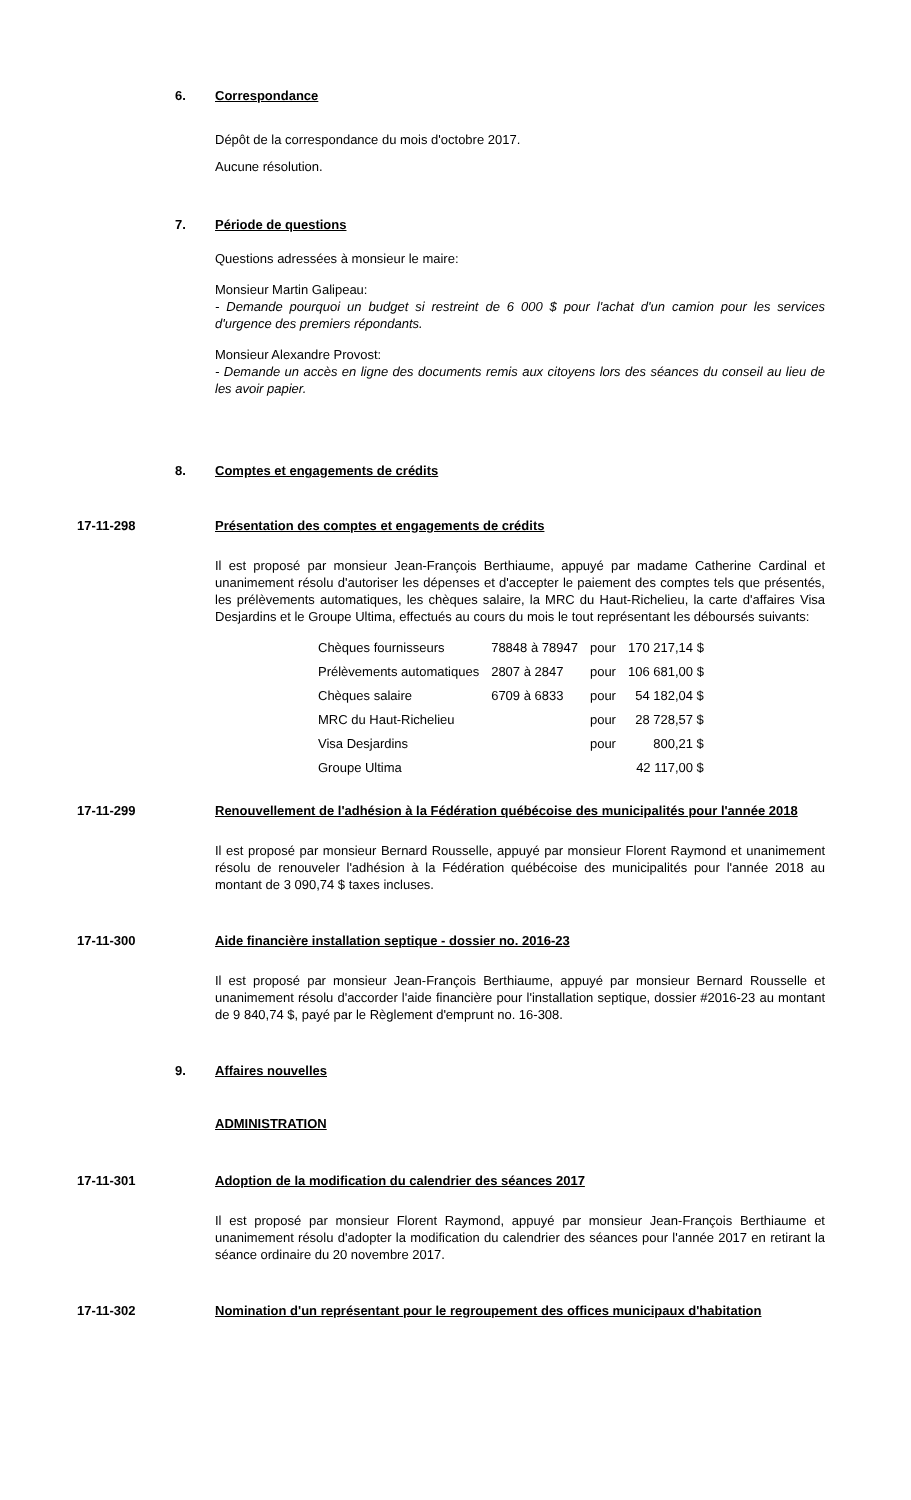6. Correspondance
Dépôt de la correspondance du mois d'octobre 2017.
Aucune résolution.
7. Période de questions
Questions adressées à monsieur le maire:
Monsieur Martin Galipeau:
- Demande pourquoi un budget si restreint de 6 000 $ pour l'achat d'un camion pour les services d'urgence des premiers répondants.
Monsieur Alexandre Provost:
- Demande un accès en ligne des documents remis aux citoyens lors des séances du conseil au lieu de les avoir papier.
8. Comptes et engagements de crédits
17-11-298 Présentation des comptes et engagements de crédits
Il est proposé par monsieur Jean-François Berthiaume, appuyé par madame Catherine Cardinal et unanimement résolu d'autoriser les dépenses et d'accepter le paiement des comptes tels que présentés, les prélèvements automatiques, les chèques salaire, la MRC du Haut-Richelieu, la carte d'affaires Visa Desjardins et le Groupe Ultima, effectués au cours du mois le tout représentant les déboursés suivants:
| Chèques fournisseurs | 78848 à 78947 | pour | 170 217,14 $ |
| Prélèvements automatiques | 2807 à 2847 | pour | 106 681,00 $ |
| Chèques salaire | 6709 à 6833 | pour | 54 182,04 $ |
| MRC du Haut-Richelieu | | pour | 28 728,57 $ |
| Visa Desjardins | | pour | 800,21 $ |
| Groupe Ultima | | | 42 117,00 $ |
17-11-299 Renouvellement de l'adhésion à la Fédération québécoise des municipalités pour l'année 2018
Il est proposé par monsieur Bernard Rousselle, appuyé par monsieur Florent Raymond et unanimement résolu de renouveler l'adhésion à la Fédération québécoise des municipalités pour l'année 2018 au montant de 3 090,74 $ taxes incluses.
17-11-300 Aide financière installation septique - dossier no. 2016-23
Il est proposé par monsieur Jean-François Berthiaume, appuyé par monsieur Bernard Rousselle et unanimement résolu d'accorder l'aide financière pour l'installation septique, dossier #2016-23 au montant de 9 840,74 $, payé par le Règlement d'emprunt no. 16-308.
9. Affaires nouvelles
ADMINISTRATION
17-11-301 Adoption de la modification du calendrier des séances 2017
Il est proposé par monsieur Florent Raymond, appuyé par monsieur Jean-François Berthiaume et unanimement résolu d'adopter la modification du calendrier des séances pour l'année 2017 en retirant la séance ordinaire du 20 novembre 2017.
17-11-302 Nomination d'un représentant pour le regroupement des offices municipaux d'habitation